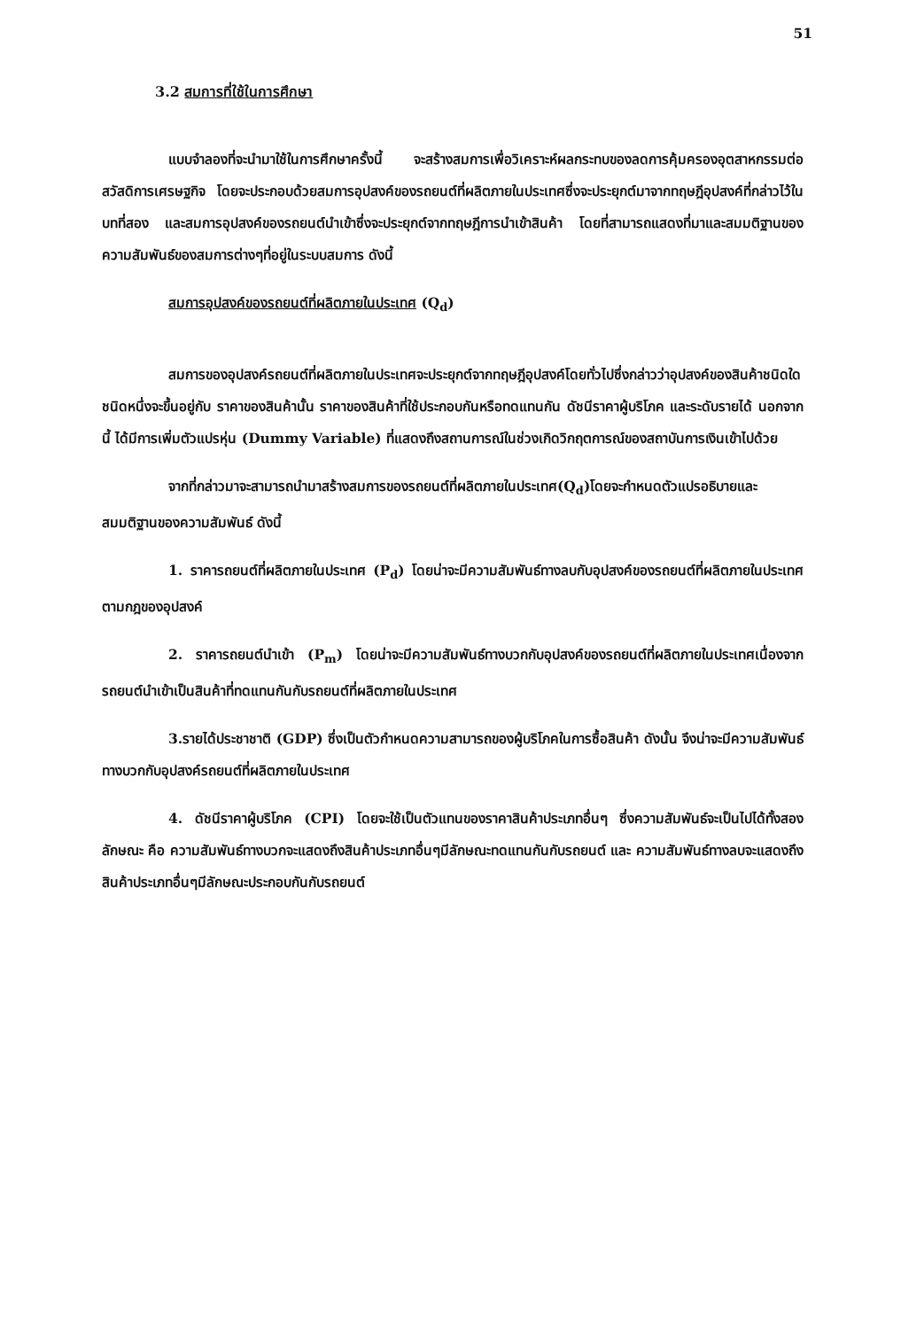51
3.2 สมการที่ใช้ในการศึกษา
แบบจำลองที่จะนำมาใช้ในการศึกษาครั้งนี้ จะสร้างสมการเพื่อวิเคราะห์ผลกระทบของลดการคุ้มครองอุตสาหกรรมต่อสวัสดิการเศรษฐกิจ โดยจะประกอบด้วยสมการอุปสงค์ของรถยนต์ที่ผลิตภายในประเทศซึ่งจะประยุกต์มาจากทฤษฎีอุปสงค์ที่กล่าวไว้ในบทที่สอง และสมการอุปสงค์ของรถยนต์นำเข้าซึ่งจะประยุกต์จากทฤษฎีการนำเข้าสินค้า โดยที่สามารถแสดงที่มาและสมมติฐานของความสัมพันธ์ของสมการต่างๆที่อยู่ในระบบสมการ ดังนี้
สมการอุปสงค์ของรถยนต์ที่ผลิตภายในประเทศ (Q<sub>d</sub>)
สมการของอุปสงค์รถยนต์ที่ผลิตภายในประเทศจะประยุกต์จากทฤษฎีอุปสงค์โดยทั่วไปซึ่งกล่าวว่าอุปสงค์ของสินค้าชนิดใดชนิดหนึ่งจะขึ้นอยู่กับ ราคาของสินค้านั้น ราคาของสินค้าที่ใช้ประกอบกันหรือทดแทนกัน ดัชนีราคาผู้บริโภค และระดับรายได้ นอกจากนี้ ได้มีการเพิ่มตัวแปรหุ่น (Dummy Variable) ที่แสดงถึงสถานการณ์ในช่วงเกิดวิกฤตการณ์ของสถาบันการเงินเข้าไปด้วย
จากที่กล่าวมาจะสามารถนำมาสร้างสมการของรถยนต์ที่ผลิตภายในประเทศ(Q<sub>d</sub>)โดยจะกำหนดตัวแปรอธิบายและสมมติฐานของความสัมพันธ์ ดังนี้
1. ราคารถยนต์ที่ผลิตภายในประเทศ (P<sub>d</sub>) โดยน่าจะมีความสัมพันธ์ทางลบกับอุปสงค์ของรถยนต์ที่ผลิตภายในประเทศตามกฎของอุปสงค์
2. ราคารถยนต์นำเข้า (P<sub>m</sub>) โดยน่าจะมีความสัมพันธ์ทางบวกกับอุปสงค์ของรถยนต์ที่ผลิตภายในประเทศเนื่องจากรถยนต์นำเข้าเป็นสินค้าที่ทดแทนกันกับรถยนต์ที่ผลิตภายในประเทศ
3.รายได้ประชาชาติ (GDP) ซึ่งเป็นตัวกำหนดความสามารถของผู้บริโภคในการซื้อสินค้า ดังนั้น จึงน่าจะมีความสัมพันธ์ทางบวกกับอุปสงค์รถยนต์ที่ผลิตภายในประเทศ
4. ดัชนีราคาผู้บริโภค (CPI) โดยจะใช้เป็นตัวแทนของราคาสินค้าประเภทอื่นๆ ซึ่งความสัมพันธ์จะเป็นไปได้ทั้งสองลักษณะ คือ ความสัมพันธ์ทางบวกจะแสดงถึงสินค้าประเภทอื่นๆมีลักษณะทดแทนกันกับรถยนต์ และ ความสัมพันธ์ทางลบจะแสดงถึงสินค้าประเภทอื่นๆมีลักษณะประกอบกันกับรถยนต์